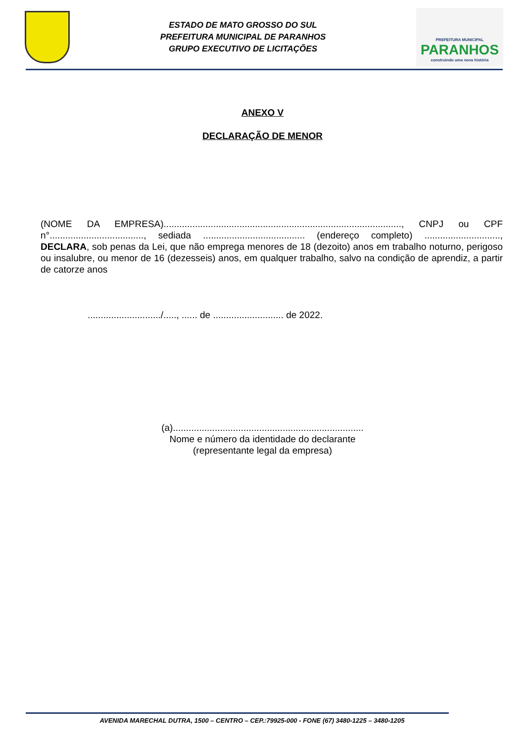ESTADO DE MATO GROSSO DO SUL
PREFEITURA MUNICIPAL DE PARANHOS
GRUPO EXECUTIVO DE LICITAÇÕES
PREFEITURA MUNICIPAL
PARANHOS
construindo uma nova história
ANEXO V
DECLARAÇÃO DE MENOR
(NOME DA EMPRESA)..........................................................................................., CNPJ ou CPF n°...................................., sediada ....................................... (endereço completo) ............................., DECLARA, sob penas da Lei, que não emprega menores de 18 (dezoito) anos em trabalho noturno, perigoso ou insalubre, ou menor de 16 (dezesseis) anos, em qualquer trabalho, salvo na condição de aprendiz, a partir de catorze anos
............................/....., ...... de ........................... de 2022.
(a).........................................................................
Nome e número da identidade do declarante
(representante legal da empresa)
AVENIDA MARECHAL DUTRA, 1500 – CENTRO – CEP.:79925-000 - FONE (67) 3480-1225 – 3480-1205